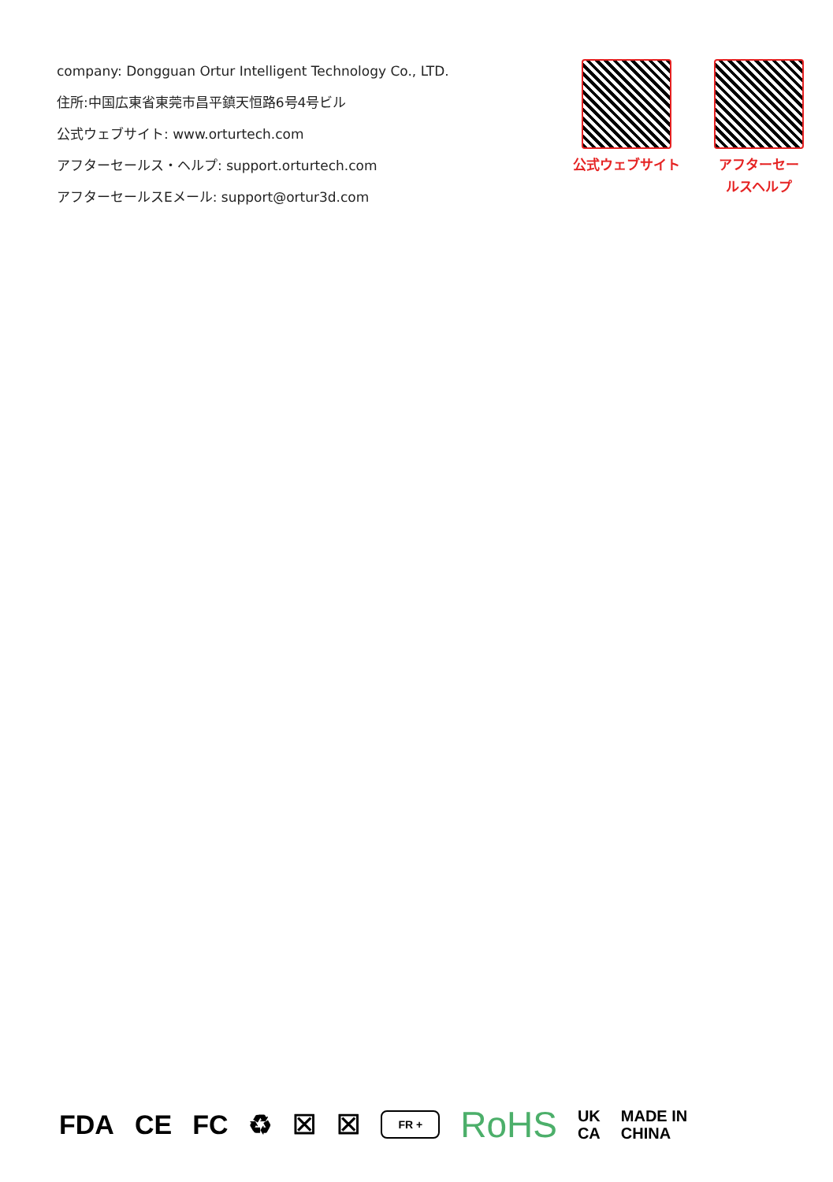company: Dongguan Ortur Intelligent Technology Co., LTD.
住所:中国広東省東莞市昌平鎮天恒路6号4号ビル
公式ウェブサイト: www.orturtech.com
アフターセールス・ヘルプ: support.orturtech.com
アフターセールスEメール: support@ortur3d.com
公式ウェブサイト アフターセー
ルスヘルプ
FDA CE FC ♻ ☒ ☒ FR + RoHS UK
CA MADE IN
CHINA